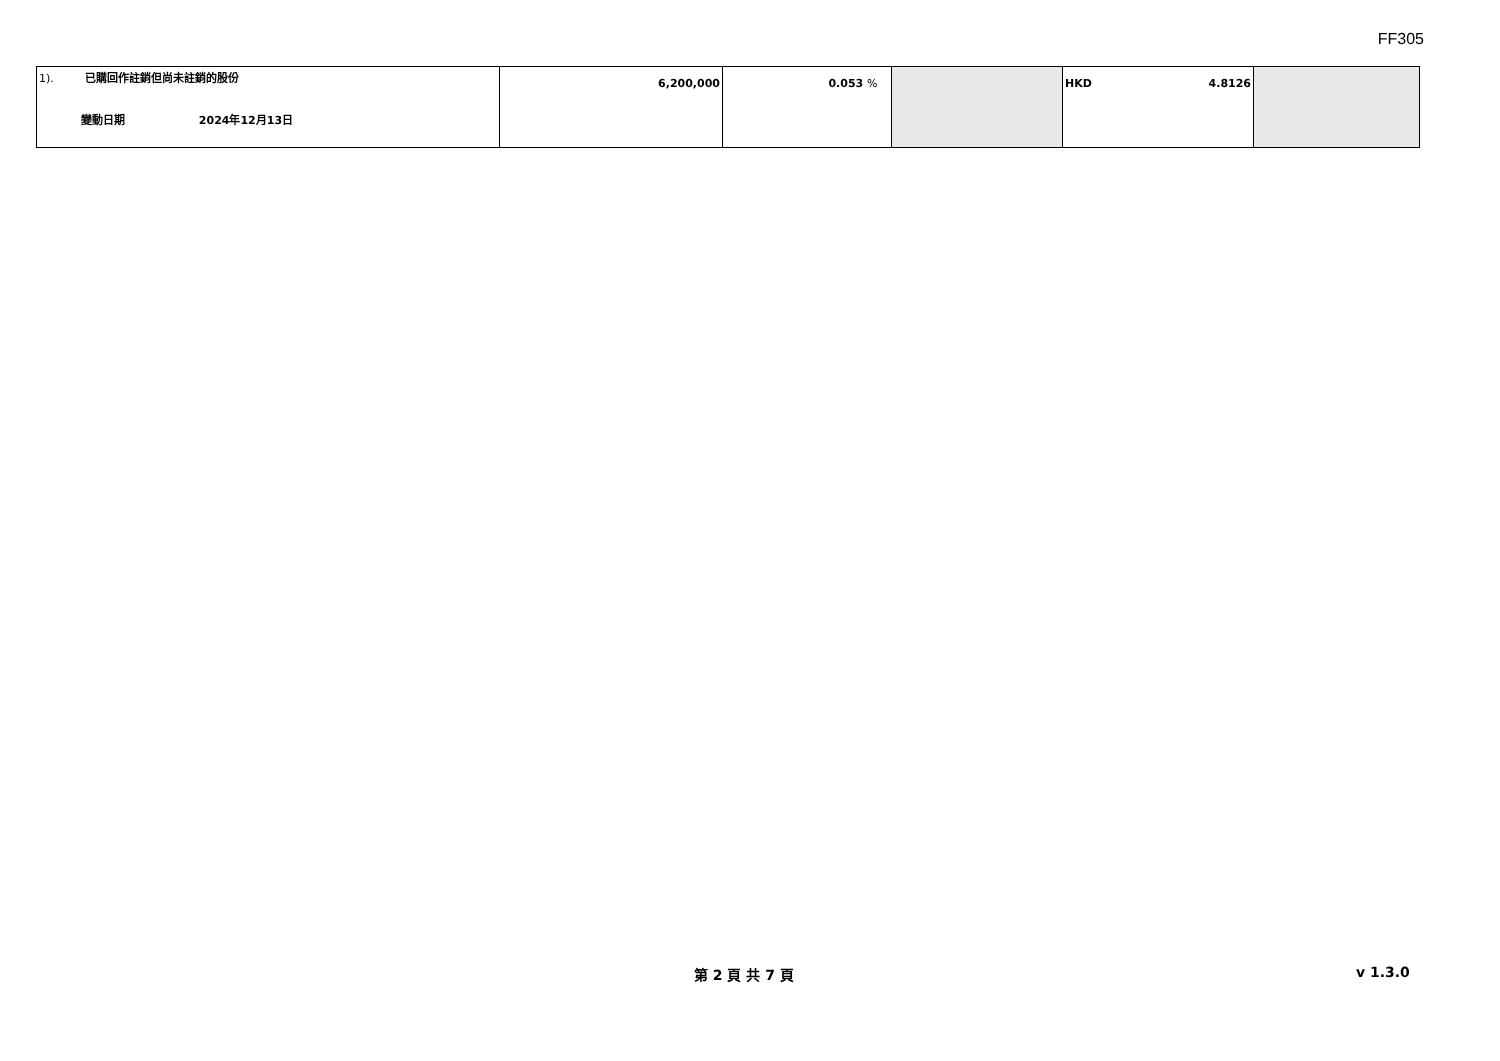FF305
| 1). 已購回作註銷但尚未註銷的股份 變動日期 2024年12月13日 | 6,200,000 | 0.053 % | | HKD 4.8126 | |
第 2 頁 共 7 頁 v 1.3.0